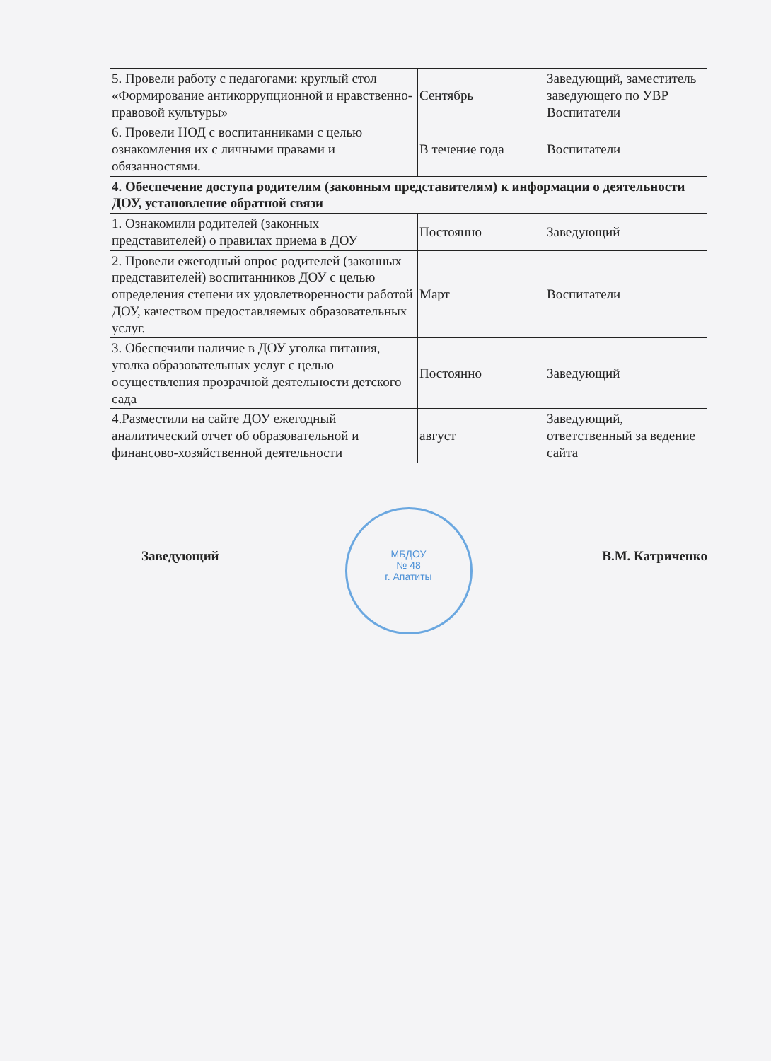| 5. Провели работу с педагогами: круглый стол «Формирование антикоррупционной и нравственно-правовой культуры» | Сентябрь | Заведующий, заместитель заведующего по УВР Воспитатели |
| 6. Провели НОД с воспитанниками с целью ознакомления их с личными правами и обязанностями. | В течение года | Воспитатели |
| 4. Обеспечение доступа родителям (законным представителям) к информации о деятельности ДОУ, установление обратной связи | | |
| 1. Ознакомили родителей (законных представителей) о правилах приема в ДОУ | Постоянно | Заведующий |
| 2. Провели ежегодный опрос родителей (законных представителей) воспитанников ДОУ с целью определения степени их удовлетворенности работой ДОУ, качеством предоставляемых образовательных услуг. | Март | Воспитатели |
| 3. Обеспечили наличие в ДОУ уголка питания, уголка образовательных услуг с целью осуществления прозрачной деятельности детского сада | Постоянно | Заведующий |
| 4.Разместили на сайте ДОУ ежегодный аналитический отчет об образовательной и финансово-хозяйственной деятельности | август | Заведующий, ответственный за ведение сайта |
Заведующий В.М. Катриченко
МБДОУ
№ 48
г. Апатиты